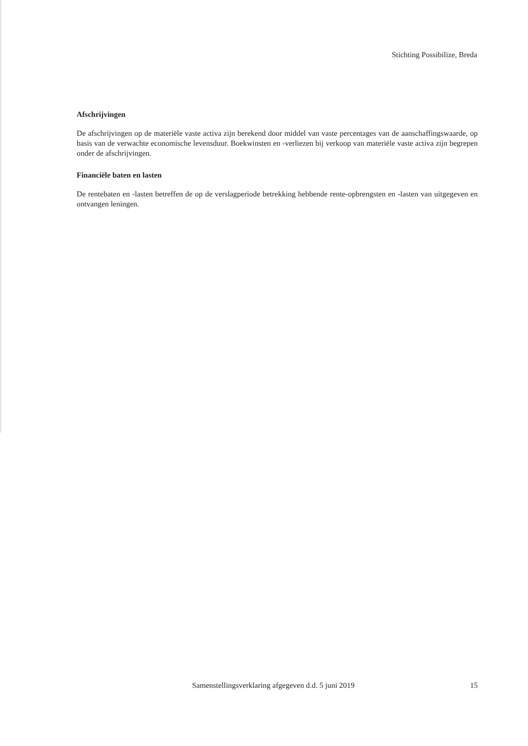Stichting Possibilize, Breda
Afschrijvingen
De afschrijvingen op de materiële vaste activa zijn berekend door middel van vaste percentages van de aanschaffingswaarde, op basis van de verwachte economische levensduur. Boekwinsten en -verliezen bij verkoop van materiële vaste activa zijn begrepen onder de afschrijvingen.
Financiële baten en lasten
De rentebaten en -lasten betreffen de op de verslagperiode betrekking hebbende rente-opbrengsten en -lasten van uitgegeven en ontvangen leningen.
Samenstellingsverklaring afgegeven d.d. 5 juni 2019 15